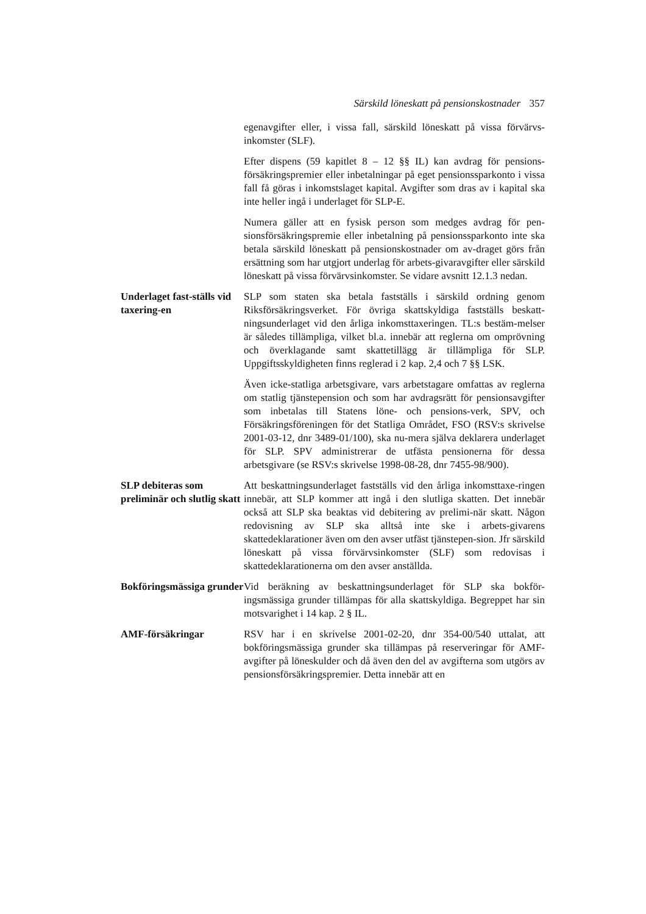Särskild löneskatt på pensionskostnader 357
egenavgifter eller, i vissa fall, särskild löneskatt på vissa förvärvs-inkomster (SLF).
Efter dispens (59 kapitlet 8 – 12 §§ IL) kan avdrag för pensions-försäkringspremier eller inbetalningar på eget pensionssparkonto i vissa fall få göras i inkomstslaget kapital. Avgifter som dras av i kapital ska inte heller ingå i underlaget för SLP-E.
Numera gäller att en fysisk person som medges avdrag för pen-sionsförsäkringspremie eller inbetalning på pensionssparkonto inte ska betala särskild löneskatt på pensionskostnader om av-draget görs från ersättning som har utgjort underlag för arbets-givaravgifter eller särskild löneskatt på vissa förvärvsinkomster. Se vidare avsnitt 12.1.3 nedan.
Underlaget fast-ställs vid taxering-en
SLP som staten ska betala fastställs i särskild ordning genom Riksförsäkringsverket. För övriga skattskyldiga fastställs beskatt-ningsunderlaget vid den årliga inkomsttaxeringen. TL:s bestäm-melser är således tillämpliga, vilket bl.a. innebär att reglerna om omprövning och överklagande samt skattetillägg är tillämpliga för SLP. Uppgiftsskyldigheten finns reglerad i 2 kap. 2,4 och 7 §§ LSK.
Även icke-statliga arbetsgivare, vars arbetstagare omfattas av reglerna om statlig tjänstepension och som har avdragsrätt för pensionsavgifter som inbetalas till Statens löne- och pensions-verk, SPV, och Försäkringsföreningen för det Statliga Området, FSO (RSV:s skrivelse 2001-03-12, dnr 3489-01/100), ska nu-mera själva deklarera underlaget för SLP. SPV administrerar de utfästa pensionerna för dessa arbetsgivare (se RSV:s skrivelse 1998-08-28, dnr 7455-98/900).
SLP debiteras som preliminär och slutlig skatt
Att beskattningsunderlaget fastställs vid den årliga inkomsttaxe-ringen innebär, att SLP kommer att ingå i den slutliga skatten. Det innebär också att SLP ska beaktas vid debitering av prelimi-när skatt. Någon redovisning av SLP ska alltså inte ske i arbets-givarens skattedeklarationer även om den avser utfäst tjänstepen-sion. Jfr särskild löneskatt på vissa förvärvsinkomster (SLF) som redovisas i skattedeklarationerna om den avser anställda.
Bokföringsmässiga grunder
Vid beräkning av beskattningsunderlaget för SLP ska bokför-ingsmässiga grunder tillämpas för alla skattskyldiga. Begreppet har sin motsvarighet i 14 kap. 2 § IL.
AMF-försäkringar RSV har i en skrivelse 2001-02-20, dnr 354-00/540 uttalat, att bokföringsmässiga grunder ska tillämpas på reserveringar för AMF-avgifter på löneskulder och då även den del av avgifterna som utgörs av pensionsförsäkringspremier. Detta innebär att en